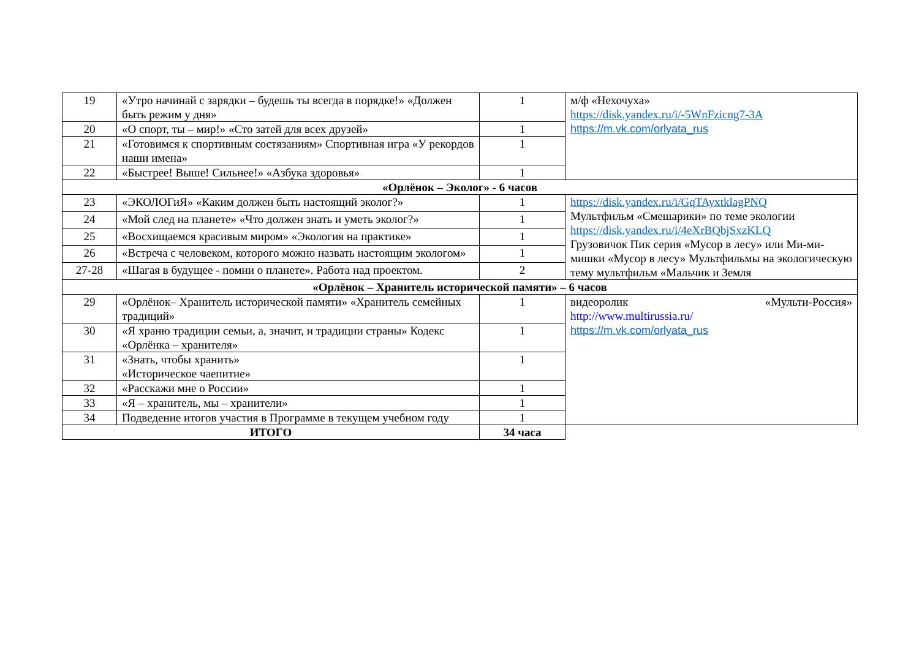| 19 | «Утро начинай с зарядки – будешь ты всегда в порядке!» «Должен быть режим у дня» | 1 | м/ф «Нехочуха» https://disk.yandex.ru/i/-5WnFzicng7-3A https://m.vk.com/orlyata_rus |
| 20 | «О спорт, ты – мир!» «Сто затей для всех друзей» | 1 | |
| 21 | «Готовимся к спортивным состязаниям» Спортивная игра «У рекордов наши имена» | 1 | |
| 22 | «Быстрее! Выше! Сильнее!» «Азбука здоровья» | 1 | |
| «Орлёнок – Эколог» - 6 часов | | | |
| 23 | «ЭКОЛОГиЯ» «Каким должен быть настоящий эколог?» | 1 | https://disk.yandex.ru/i/GqTAyxtklagPNQ Мультфильм «Смешарики» по теме экологии https://disk.yandex.ru/i/4eXrBQbjSxzKLQ Грузовичок Пик серия «Мусор в лесу» или Ми-ми-мишки «Мусор в лесу» Мультфильмы на экологическую тему мультфильм «Мальчик и Земля |
| 24 | «Мой след на планете» «Что должен знать и уметь эколог?» | 1 | |
| 25 | «Восхищаемся красивым миром» «Экология на практике» | 1 | |
| 26 | «Встреча с человеком, которого можно назвать настоящим экологом» | 1 | |
| 27-28 | «Шагая в будущее - помни о планете». Работа над проектом. | 2 | |
| «Орлёнок – Хранитель исторической памяти» – 6 часов | | | |
| 29 | «Орлёнок– Хранитель исторической памяти» «Хранитель семейных традиций» | 1 | видеоролик «Мульти-Россия» http://www.multirussia.ru/ https://m.vk.com/orlyata_rus |
| 30 | «Я храню традиции семьи, а, значит, и традиции страны» Кодекс «Орлёнка – хранителя» | 1 | |
| 31 | «Знать, чтобы хранить» «Историческое чаепитие» | 1 | |
| 32 | «Расскажи мне о России» | 1 | |
| 33 | «Я – хранитель, мы – хранители» | 1 | |
| 34 | Подведение итогов участия в Программе в текущем учебном году | 1 | |
| ИТОГО | | 34 часа | |